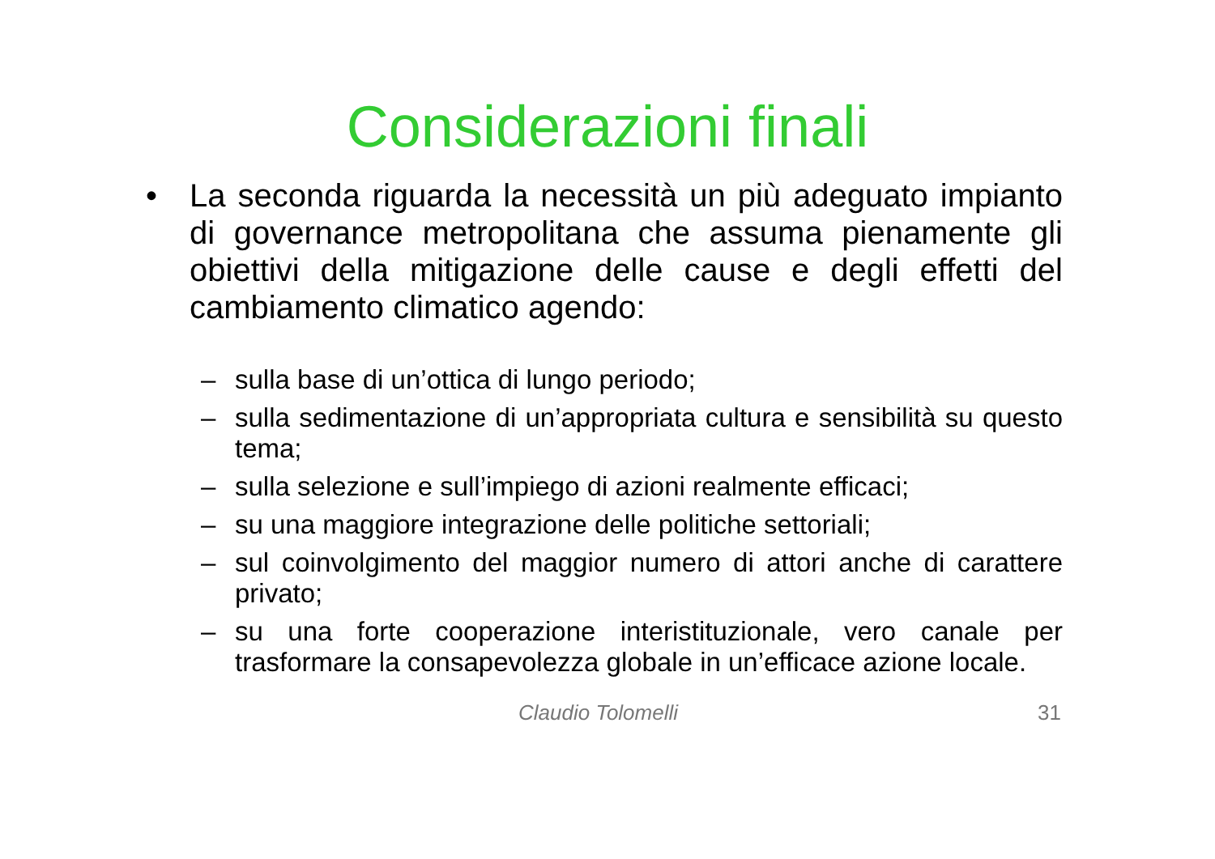Considerazioni finali
• La seconda riguarda la necessità un più adeguato impianto di governance metropolitana che assuma pienamente gli obiettivi della mitigazione delle cause e degli effetti del cambiamento climatico agendo:
– sulla base di un’ottica di lungo periodo;
– sulla sedimentazione di un’appropriata cultura e sensibilità su questo tema;
– sulla selezione e sull’impiego di azioni realmente efficaci;
– su una maggiore integrazione delle politiche settoriali;
– sul coinvolgimento del maggior numero di attori anche di carattere privato;
– su una forte cooperazione interistituzionale, vero canale per trasformare la consapevolezza globale in un’efficace azione locale.
Claudio Tolomelli 31